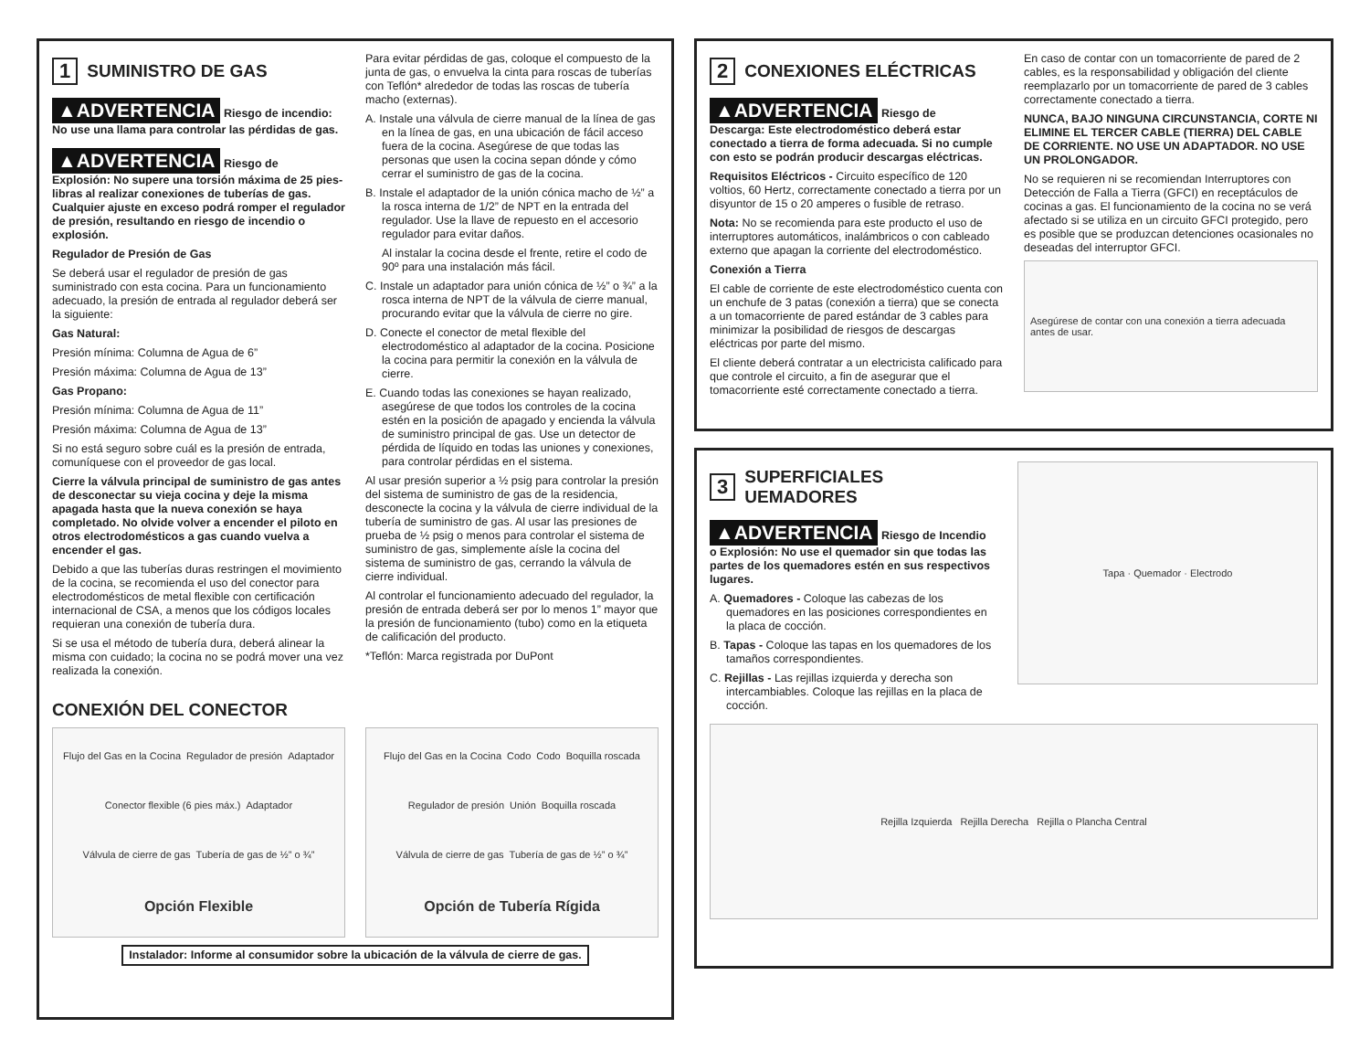1 SUMINISTRO DE GAS
▲ADVERTENCIA Riesgo de incendio:
No use una llama para controlar las pérdidas de gas.
▲ADVERTENCIA Riesgo de
Explosión: No supere una torsión máxima de 25 pies-libras al realizar conexiones de tuberías de gas. Cualquier ajuste en exceso podrá romper el regulador de presión, resultando en riesgo de incendio o explosión.
Regulador de Presión de Gas
Se deberá usar el regulador de presión de gas suministrado con esta cocina. Para un funcionamiento adecuado, la presión de entrada al regulador deberá ser la siguiente:
Gas Natural:
Presión mínima: Columna de Agua de 6”
Presión máxima: Columna de Agua de 13”
Gas Propano:
Presión mínima: Columna de Agua de 11”
Presión máxima: Columna de Agua de 13”
Si no está seguro sobre cuál es la presión de entrada, comuníquese con el proveedor de gas local.
Cierre la válvula principal de suministro de gas antes de desconectar su vieja cocina y deje la misma apagada hasta que la nueva conexión se haya completado. No olvide volver a encender el piloto en otros electrodomésticos a gas cuando vuelva a encender el gas.
Debido a que las tuberías duras restringen el movimiento de la cocina, se recomienda el uso del conector para electrodomésticos de metal flexible con certificación internacional de CSA, a menos que los códigos locales requieran una conexión de tubería dura.
Si se usa el método de tubería dura, deberá alinear la misma con cuidado; la cocina no se podrá mover una vez realizada la conexión.
Para evitar pérdidas de gas, coloque el compuesto de la junta de gas, o envuelva la cinta para roscas de tuberías con Teflón* alrededor de todas las roscas de tubería macho (externas).
A. Instale una válvula de cierre manual de la línea de gas en la línea de gas, en una ubicación de fácil acceso fuera de la cocina. Asegúrese de que todas las personas que usen la cocina sepan dónde y cómo cerrar el suministro de gas de la cocina.
B. Instale el adaptador de la unión cónica macho de ½” a la rosca interna de 1/2” de NPT en la entrada del regulador. Use la llave de repuesto en el accesorio regulador para evitar daños.
Al instalar la cocina desde el frente, retire el codo de 90º para una instalación más fácil.
C. Instale un adaptador para unión cónica de ½” o ¾” a la rosca interna de NPT de la válvula de cierre manual, procurando evitar que la válvula de cierre no gire.
D. Conecte el conector de metal flexible del electrodoméstico al adaptador de la cocina. Posicione la cocina para permitir la conexión en la válvula de cierre.
E. Cuando todas las conexiones se hayan realizado, asegúrese de que todos los controles de la cocina estén en la posición de apagado y encienda la válvula de suministro principal de gas. Use un detector de pérdida de líquido en todas las uniones y conexiones, para controlar pérdidas en el sistema.
Al usar presión superior a ½ psig para controlar la presión del sistema de suministro de gas de la residencia, desconecte la cocina y la válvula de cierre individual de la tubería de suministro de gas. Al usar las presiones de prueba de ½ psig o menos para controlar el sistema de suministro de gas, simplemente aísle la cocina del sistema de suministro de gas, cerrando la válvula de cierre individual.
Al controlar el funcionamiento adecuado del regulador, la presión de entrada deberá ser por lo menos 1” mayor que la presión de funcionamiento (tubo) como en la etiqueta de calificación del producto.
*Teflón: Marca registrada por DuPont
CONEXIÓN DEL CONECTOR
Flujo del Gas en la Cocina Regulador de presión Adaptador Conector flexible (6 pies máx.) Adaptador Válvula de cierre de gas Tubería de gas de ½” o ¾” Opción Flexible
Flujo del Gas en la Cocina Codo Codo Boquilla roscada Regulador de presión Unión Boquilla roscada Válvula de cierre de gas Tubería de gas de ½” o ¾” Opción de Tubería Rígida
Instalador: Informe al consumidor sobre la ubicación de la válvula de cierre de gas.
2 CONEXIONES ELÉCTRICAS
▲ADVERTENCIA Riesgo de
Descarga: Este electrodoméstico deberá estar conectado a tierra de forma adecuada. Si no cumple con esto se podrán producir descargas eléctricas.
Requisitos Eléctricos - Circuito específico de 120 voltios, 60 Hertz, correctamente conectado a tierra por un disyuntor de 15 o 20 amperes o fusible de retraso.
Nota: No se recomienda para este producto el uso de interruptores automáticos, inalámbricos o con cableado externo que apagan la corriente del electrodoméstico.
Conexión a Tierra
El cable de corriente de este electrodoméstico cuenta con un enchufe de 3 patas (conexión a tierra) que se conecta a un tomacorriente de pared estándar de 3 cables para minimizar la posibilidad de riesgos de descargas eléctricas por parte del mismo.
El cliente deberá contratar a un electricista calificado para que controle el circuito, a fin de asegurar que el tomacorriente esté correctamente conectado a tierra.
En caso de contar con un tomacorriente de pared de 2 cables, es la responsabilidad y obligación del cliente reemplazarlo por un tomacorriente de pared de 3 cables correctamente conectado a tierra.
NUNCA, BAJO NINGUNA CIRCUNSTANCIA, CORTE NI ELIMINE EL TERCER CABLE (TIERRA) DEL CABLE DE CORRIENTE. NO USE UN ADAPTADOR. NO USE UN PROLONGADOR.
No se requieren ni se recomiendan Interruptores con Detección de Falla a Tierra (GFCI) en receptáculos de cocinas a gas. El funcionamiento de la cocina no se verá afectado si se utiliza en un circuito GFCI protegido, pero es posible que se produzcan detenciones ocasionales no deseadas del interruptor GFCI.
Asegúrese de contar con una conexión a tierra adecuada antes de usar.
3 SUPERFICIALES
UEMADORES
▲ADVERTENCIA Riesgo de Incendio
o Explosión: No use el quemador sin que todas las partes de los quemadores estén en sus respectivos lugares.
A. Quemadores - Coloque las cabezas de los quemadores en las posiciones correspondientes en la placa de cocción.
B. Tapas - Coloque las tapas en los quemadores de los tamaños correspondientes.
C. Rejillas - Las rejillas izquierda y derecha son intercambiables. Coloque las rejillas en la placa de cocción.
Tapa · Quemador · Electrodo
Rejilla Izquierda Rejilla Derecha Rejilla o Plancha Central